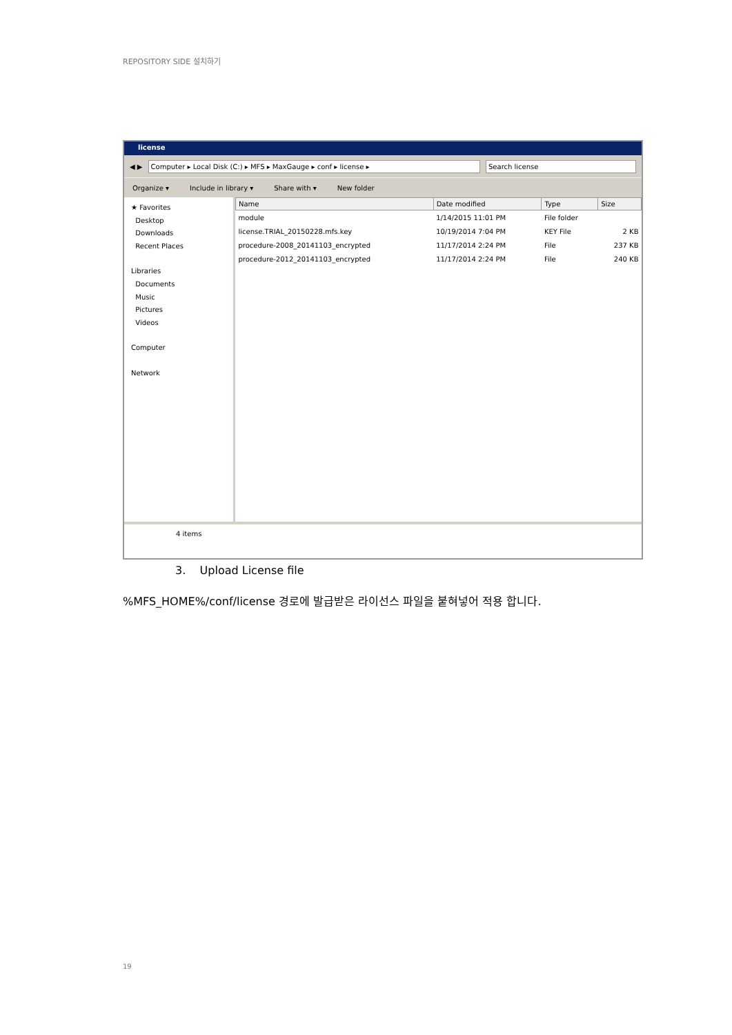REPOSITORY SIDE 설치하기
license
◀ ▶
Computer ▸ Local Disk (C:) ▸ MFS ▸ MaxGauge ▸ conf ▸ license ▸
Search license
Organize ▾ Include in library ▾ Share with ▾ New folder
★ Favorites
Desktop
Downloads
Recent Places
Libraries
Documents
Music
Pictures
Videos
Computer
Network
| Name | Date modified | Type | Size |
| --- | --- | --- | --- |
| module | 1/14/2015 11:01 PM | File folder | |
| license.TRIAL_20150228.mfs.key | 10/19/2014 7:04 PM | KEY File | 2 KB |
| procedure-2008_20141103_encrypted | 11/17/2014 2:24 PM | File | 237 KB |
| procedure-2012_20141103_encrypted | 11/17/2014 2:24 PM | File | 240 KB |
4 items
3. Upload License file
%MFS_HOME%/conf/license 경로에 발급받은 라이선스 파일을 붙혀넣어 적용 합니다.
19